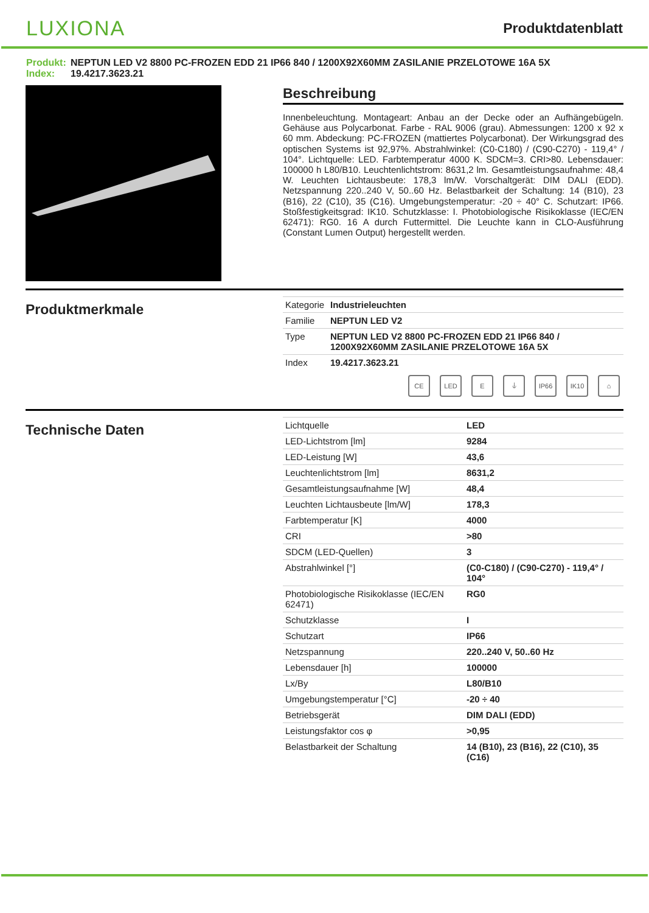LUXIONA
Produktdatenblatt
Produkt: NEPTUN LED V2 8800 PC-FROZEN EDD 21 IP66 840 / 1200X92X60MM ZASILANIE PRZELOTOWE 16A 5X
Index: 19.4217.3623.21
Beschreibung
Innenbeleuchtung. Montageart: Anbau an der Decke oder an Aufhängebügeln. Gehäuse aus Polycarbonat. Farbe - RAL 9006 (grau). Abmessungen: 1200 x 92 x 60 mm. Abdeckung: PC-FROZEN (mattiertes Polycarbonat). Der Wirkungsgrad des optischen Systems ist 92,97%. Abstrahlwinkel: (C0-C180) / (C90-C270) - 119,4° / 104°. Lichtquelle: LED. Farbtemperatur 4000 K. SDCM=3. CRI>80. Lebensdauer: 100000 h L80/B10. Leuchtenlichtstrom: 8631,2 lm. Gesamtleistungsaufnahme: 48,4 W. Leuchten Lichtausbeute: 178,3 lm/W. Vorschaltgerät: DIM DALI (EDD). Netzspannung 220..240 V, 50..60 Hz. Belastbarkeit der Schaltung: 14 (B10), 23 (B16), 22 (C10), 35 (C16). Umgebungstemperatur: -20 ÷ 40° C. Schutzart: IP66. Stoßfestigkeitsgrad: IK10. Schutzklasse: I. Photobiologische Risikoklasse (IEC/EN 62471): RG0. 16 A durch Futtermittel. Die Leuchte kann in CLO-Ausführung (Constant Lumen Output) hergestellt werden.
Produktmerkmale
| Kategorie | Industrieleuchten |
| Familie | NEPTUN LED V2 |
| Type | NEPTUN LED V2 8800 PC-FROZEN EDD 21 IP66 840 / 1200X92X60MM ZASILANIE PRZELOTOWE 16A 5X |
| Index | 19.4217.3623.21 |
CE LED E ⏚ IP66 IK10 ⌂
Technische Daten
| Lichtquelle | LED |
| LED-Lichtstrom [lm] | 9284 |
| LED-Leistung [W] | 43,6 |
| Leuchtenlichtstrom [lm] | 8631,2 |
| Gesamtleistungsaufnahme [W] | 48,4 |
| Leuchten Lichtausbeute [lm/W] | 178,3 |
| Farbtemperatur [K] | 4000 |
| CRI | >80 |
| SDCM (LED-Quellen) | 3 |
| Abstrahlwinkel [°] | (C0-C180) / (C90-C270) - 119,4° / 104° |
| Photobiologische Risikoklasse (IEC/EN 62471) | RG0 |
| Schutzklasse | I |
| Schutzart | IP66 |
| Netzspannung | 220..240 V, 50..60 Hz |
| Lebensdauer [h] | 100000 |
| Lx/By | L80/B10 |
| Umgebungstemperatur [°C] | -20 ÷ 40 |
| Betriebsgerät | DIM DALI (EDD) |
| Leistungsfaktor cos φ | >0,95 |
| Belastbarkeit der Schaltung | 14 (B10), 23 (B16), 22 (C10), 35 (C16) |